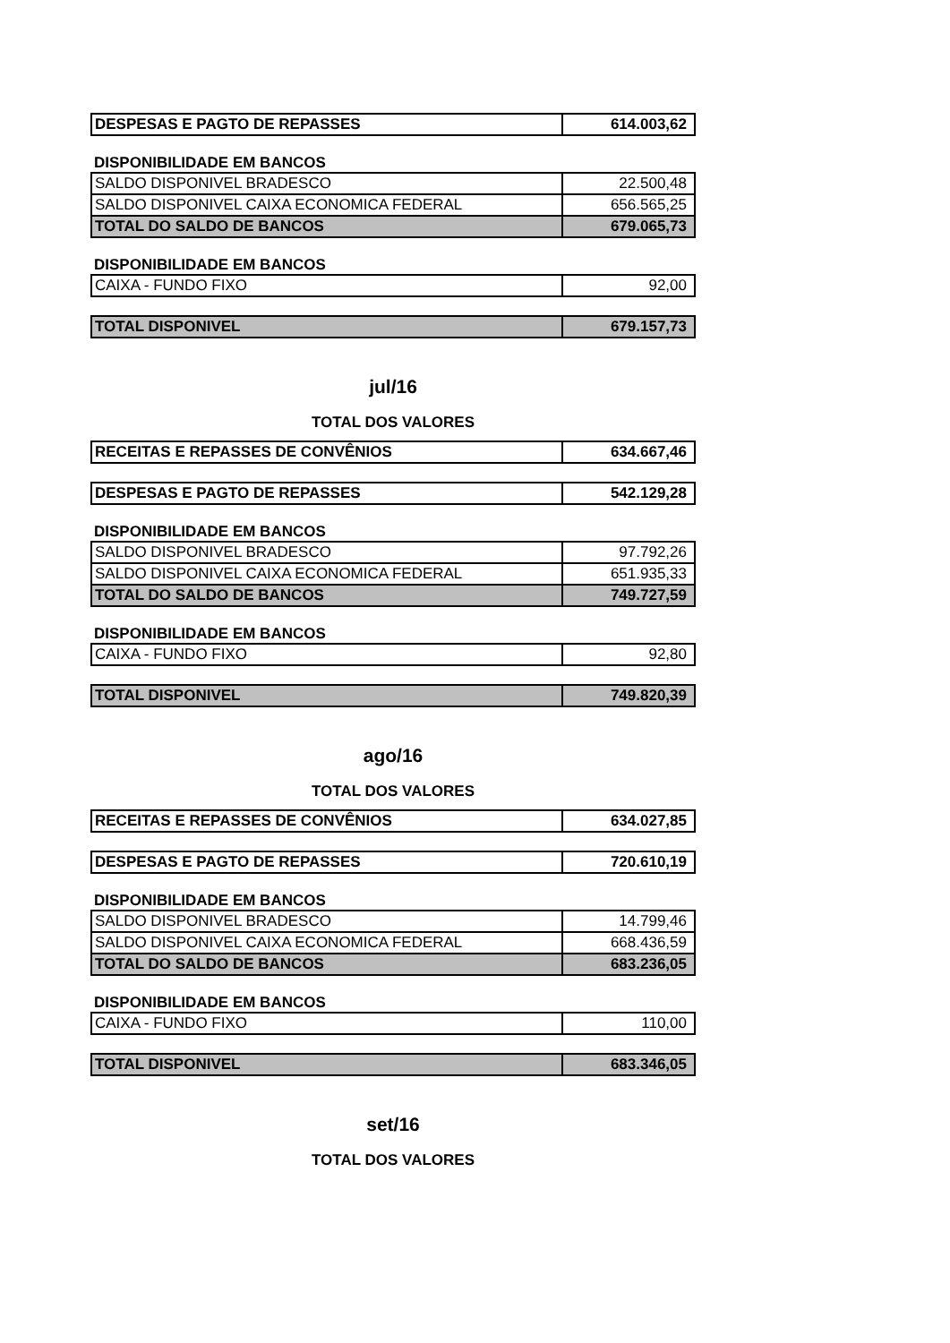| DESPESAS E PAGTO DE REPASSES | 614.003,62 |
DISPONIBILIDADE EM BANCOS
| SALDO DISPONIVEL BRADESCO | 22.500,48 |
| SALDO DISPONIVEL CAIXA ECONOMICA FEDERAL | 656.565,25 |
| TOTAL DO SALDO DE BANCOS | 679.065,73 |
DISPONIBILIDADE EM BANCOS
| CAIXA - FUNDO FIXO | 92,00 |
| TOTAL DISPONIVEL | 679.157,73 |
jul/16
TOTAL DOS VALORES
| RECEITAS E REPASSES DE CONVÊNIOS | 634.667,46 |
| DESPESAS E PAGTO DE REPASSES | 542.129,28 |
DISPONIBILIDADE EM BANCOS
| SALDO DISPONIVEL BRADESCO | 97.792,26 |
| SALDO DISPONIVEL CAIXA ECONOMICA FEDERAL | 651.935,33 |
| TOTAL DO SALDO DE BANCOS | 749.727,59 |
DISPONIBILIDADE EM BANCOS
| CAIXA - FUNDO FIXO | 92,80 |
| TOTAL DISPONIVEL | 749.820,39 |
ago/16
TOTAL DOS VALORES
| RECEITAS E REPASSES DE CONVÊNIOS | 634.027,85 |
| DESPESAS E PAGTO DE REPASSES | 720.610,19 |
DISPONIBILIDADE EM BANCOS
| SALDO DISPONIVEL BRADESCO | 14.799,46 |
| SALDO DISPONIVEL CAIXA ECONOMICA FEDERAL | 668.436,59 |
| TOTAL DO SALDO DE BANCOS | 683.236,05 |
DISPONIBILIDADE EM BANCOS
| CAIXA - FUNDO FIXO | 110,00 |
| TOTAL DISPONIVEL | 683.346,05 |
set/16
TOTAL DOS VALORES